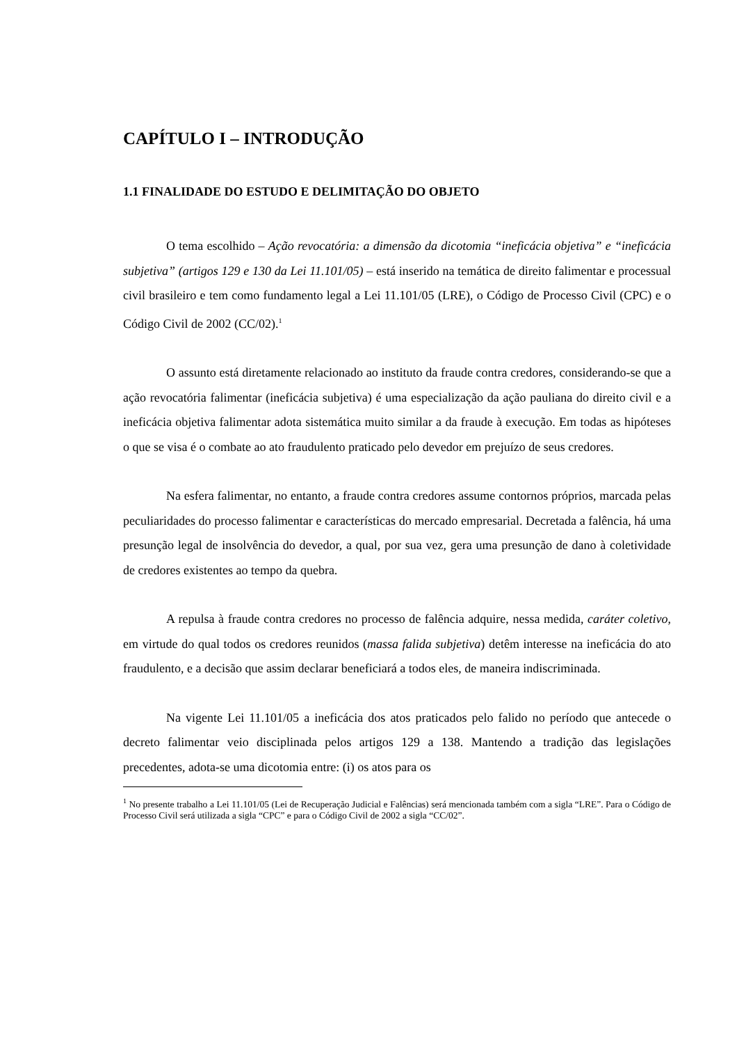CAPÍTULO I – INTRODUÇÃO
1.1 FINALIDADE DO ESTUDO E DELIMITAÇÃO DO OBJETO
O tema escolhido – Ação revocatória: a dimensão da dicotomia “ineficácia objetiva” e “ineficácia subjetiva” (artigos 129 e 130 da Lei 11.101/05) – está inserido na temática de direito falimentar e processual civil brasileiro e tem como fundamento legal a Lei 11.101/05 (LRE), o Código de Processo Civil (CPC) e o Código Civil de 2002 (CC/02).<sup>1</sup>
O assunto está diretamente relacionado ao instituto da fraude contra credores, considerando-se que a ação revocatória falimentar (ineficácia subjetiva) é uma especialização da ação pauliana do direito civil e a ineficácia objetiva falimentar adota sistemática muito similar a da fraude à execução. Em todas as hipóteses o que se visa é o combate ao ato fraudulento praticado pelo devedor em prejuízo de seus credores.
Na esfera falimentar, no entanto, a fraude contra credores assume contornos próprios, marcada pelas peculiaridades do processo falimentar e características do mercado empresarial. Decretada a falência, há uma presunção legal de insolvência do devedor, a qual, por sua vez, gera uma presunção de dano à coletividade de credores existentes ao tempo da quebra.
A repulsa à fraude contra credores no processo de falência adquire, nessa medida, caráter coletivo, em virtude do qual todos os credores reunidos (massa falida subjetiva) detêm interesse na ineficácia do ato fraudulento, e a decisão que assim declarar beneficiará a todos eles, de maneira indiscriminada.
Na vigente Lei 11.101/05 a ineficácia dos atos praticados pelo falido no período que antecede o decreto falimentar veio disciplinada pelos artigos 129 a 138. Mantendo a tradição das legislações precedentes, adota-se uma dicotomia entre: (i) os atos para os
<sup>1</sup> No presente trabalho a Lei 11.101/05 (Lei de Recuperação Judicial e Falências) será mencionada também com a sigla “LRE”. Para o Código de Processo Civil será utilizada a sigla “CPC” e para o Código Civil de 2002 a sigla “CC/02”.